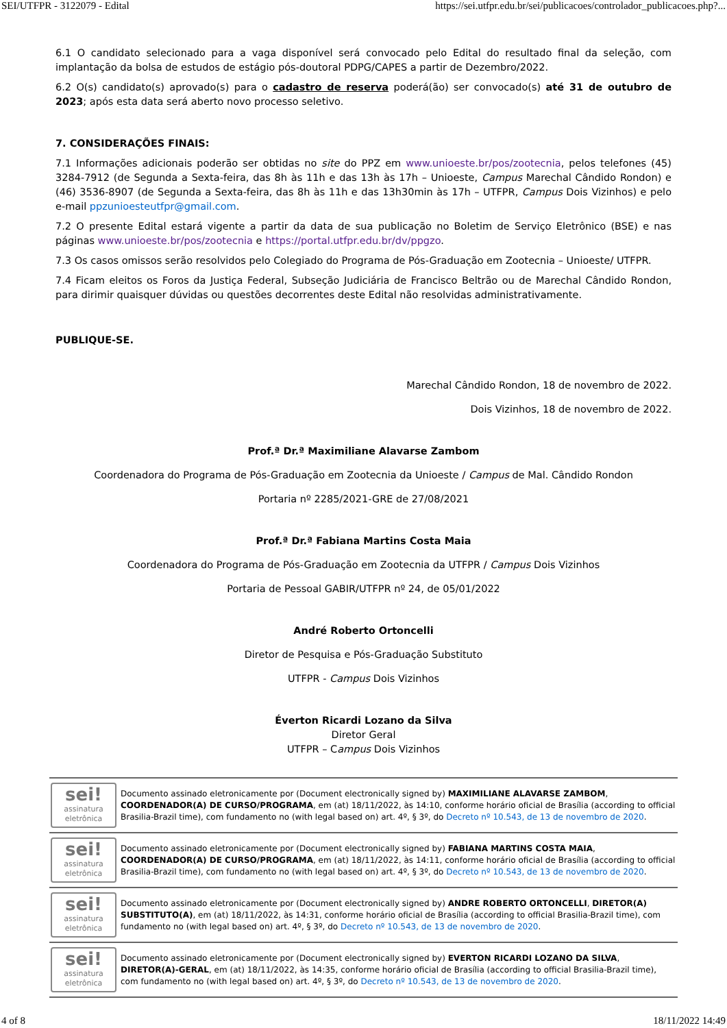SEI/UTFPR - 3122079 - Edital https://sei.utfpr.edu.br/sei/publicacoes/controlador_publicacoes.php?...
6.1 O candidato selecionado para a vaga disponível será convocado pelo Edital do resultado final da seleção, com implantação da bolsa de estudos de estágio pós-doutoral PDPG/CAPES a partir de Dezembro/2022.
6.2 O(s) candidato(s) aprovado(s) para o cadastro de reserva poderá(ão) ser convocado(s) até 31 de outubro de 2023; após esta data será aberto novo processo seletivo.
7. CONSIDERAÇÕES FINAIS:
7.1 Informações adicionais poderão ser obtidas no site do PPZ em www.unioeste.br/pos/zootecnia, pelos telefones (45) 3284-7912 (de Segunda a Sexta-feira, das 8h às 11h e das 13h às 17h – Unioeste, Campus Marechal Cândido Rondon) e (46) 3536-8907 (de Segunda a Sexta-feira, das 8h às 11h e das 13h30min às 17h – UTFPR, Campus Dois Vizinhos) e pelo e-mail ppzunioesteutfpr@gmail.com.
7.2 O presente Edital estará vigente a partir da data de sua publicação no Boletim de Serviço Eletrônico (BSE) e nas páginas www.unioeste.br/pos/zootecnia e https://portal.utfpr.edu.br/dv/ppgzo.
7.3 Os casos omissos serão resolvidos pelo Colegiado do Programa de Pós-Graduação em Zootecnia – Unioeste/ UTFPR.
7.4 Ficam eleitos os Foros da Justiça Federal, Subseção Judiciária de Francisco Beltrão ou de Marechal Cândido Rondon, para dirimir quaisquer dúvidas ou questões decorrentes deste Edital não resolvidas administrativamente.
PUBLIQUE-SE.
Marechal Cândido Rondon, 18 de novembro de 2022.
Dois Vizinhos, 18 de novembro de 2022.
Prof.ª Dr.ª Maximiliane Alavarse Zambom
Coordenadora do Programa de Pós-Graduação em Zootecnia da Unioeste / Campus de Mal. Cândido Rondon
Portaria nº 2285/2021-GRE de 27/08/2021
Prof.ª Dr.ª Fabiana Martins Costa Maia
Coordenadora do Programa de Pós-Graduação em Zootecnia da UTFPR / Campus Dois Vizinhos
Portaria de Pessoal GABIR/UTFPR nº 24, de 05/01/2022
André Roberto Ortoncelli
Diretor de Pesquisa e Pós-Graduação Substituto
UTFPR - Campus Dois Vizinhos
Éverton Ricardi Lozano da Silva
Diretor Geral
UTFPR – Campus Dois Vizinhos
sei!
assinatura eletrônica
Documento assinado eletronicamente por (Document electronically signed by) MAXIMILIANE ALAVARSE ZAMBOM, COORDENADOR(A) DE CURSO/PROGRAMA, em (at) 18/11/2022, às 14:10, conforme horário oficial de Brasília (according to official Brasilia-Brazil time), com fundamento no (with legal based on) art. 4º, § 3º, do Decreto nº 10.543, de 13 de novembro de 2020.
sei!
assinatura eletrônica
Documento assinado eletronicamente por (Document electronically signed by) FABIANA MARTINS COSTA MAIA, COORDENADOR(A) DE CURSO/PROGRAMA, em (at) 18/11/2022, às 14:11, conforme horário oficial de Brasília (according to official Brasilia-Brazil time), com fundamento no (with legal based on) art. 4º, § 3º, do Decreto nº 10.543, de 13 de novembro de 2020.
sei!
assinatura eletrônica
Documento assinado eletronicamente por (Document electronically signed by) ANDRE ROBERTO ORTONCELLI, DIRETOR(A) SUBSTITUTO(A), em (at) 18/11/2022, às 14:31, conforme horário oficial de Brasília (according to official Brasilia-Brazil time), com fundamento no (with legal based on) art. 4º, § 3º, do Decreto nº 10.543, de 13 de novembro de 2020.
sei!
assinatura eletrônica
Documento assinado eletronicamente por (Document electronically signed by) EVERTON RICARDI LOZANO DA SILVA, DIRETOR(A)-GERAL, em (at) 18/11/2022, às 14:35, conforme horário oficial de Brasília (according to official Brasilia-Brazil time), com fundamento no (with legal based on) art. 4º, § 3º, do Decreto nº 10.543, de 13 de novembro de 2020.
4 of 8 18/11/2022 14:49